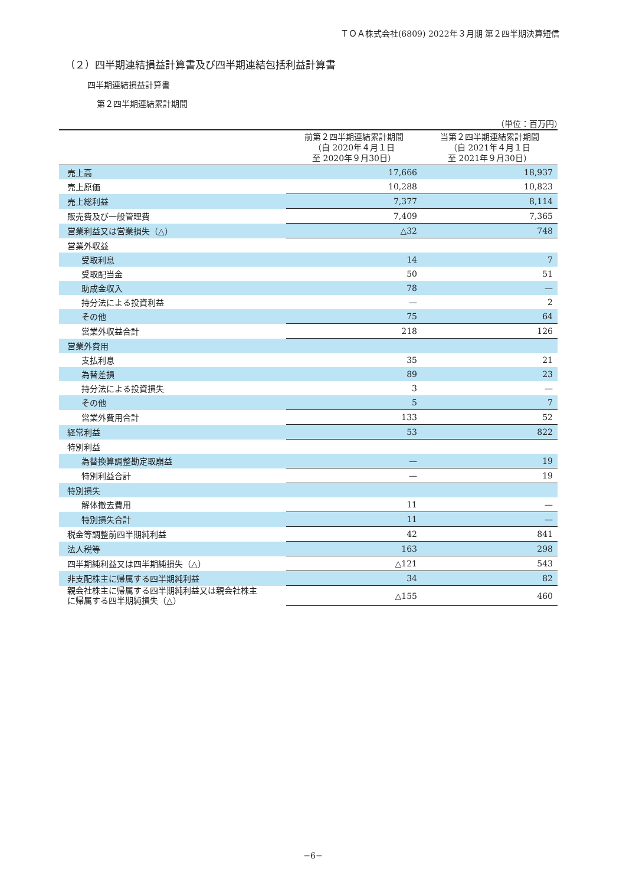ＴＯＡ株式会社(6809) 2022年３月期 第２四半期決算短信
（２）四半期連結損益計算書及び四半期連結包括利益計算書
四半期連結損益計算書
第２四半期連結累計期間
（単位：百万円）
| | 前第２四半期連結累計期間 （自 2020年４月１日 至 2020年９月30日） | 当第２四半期連結累計期間 （自 2021年４月１日 至 2021年９月30日） |
| --- | --- | --- |
| 売上高 | 17,666 | 18,937 |
| 売上原価 | 10,288 | 10,823 |
| 売上総利益 | 7,377 | 8,114 |
| 販売費及び一般管理費 | 7,409 | 7,365 |
| 営業利益又は営業損失（△） | △32 | 748 |
| 営業外収益 | | |
| 受取利息 | 14 | 7 |
| 受取配当金 | 50 | 51 |
| 助成金収入 | 78 | — |
| 持分法による投資利益 | — | 2 |
| その他 | 75 | 64 |
| 営業外収益合計 | 218 | 126 |
| 営業外費用 | | |
| 支払利息 | 35 | 21 |
| 為替差損 | 89 | 23 |
| 持分法による投資損失 | 3 | — |
| その他 | 5 | 7 |
| 営業外費用合計 | 133 | 52 |
| 経常利益 | 53 | 822 |
| 特別利益 | | |
| 為替換算調整勘定取崩益 | — | 19 |
| 特別利益合計 | — | 19 |
| 特別損失 | | |
| 解体撤去費用 | 11 | — |
| 特別損失合計 | 11 | — |
| 税金等調整前四半期純利益 | 42 | 841 |
| 法人税等 | 163 | 298 |
| 四半期純利益又は四半期純損失（△） | △121 | 543 |
| 非支配株主に帰属する四半期純利益 | 34 | 82 |
| 親会社株主に帰属する四半期純利益又は親会社株主 に帰属する四半期純損失（△） | △155 | 460 |
−6−